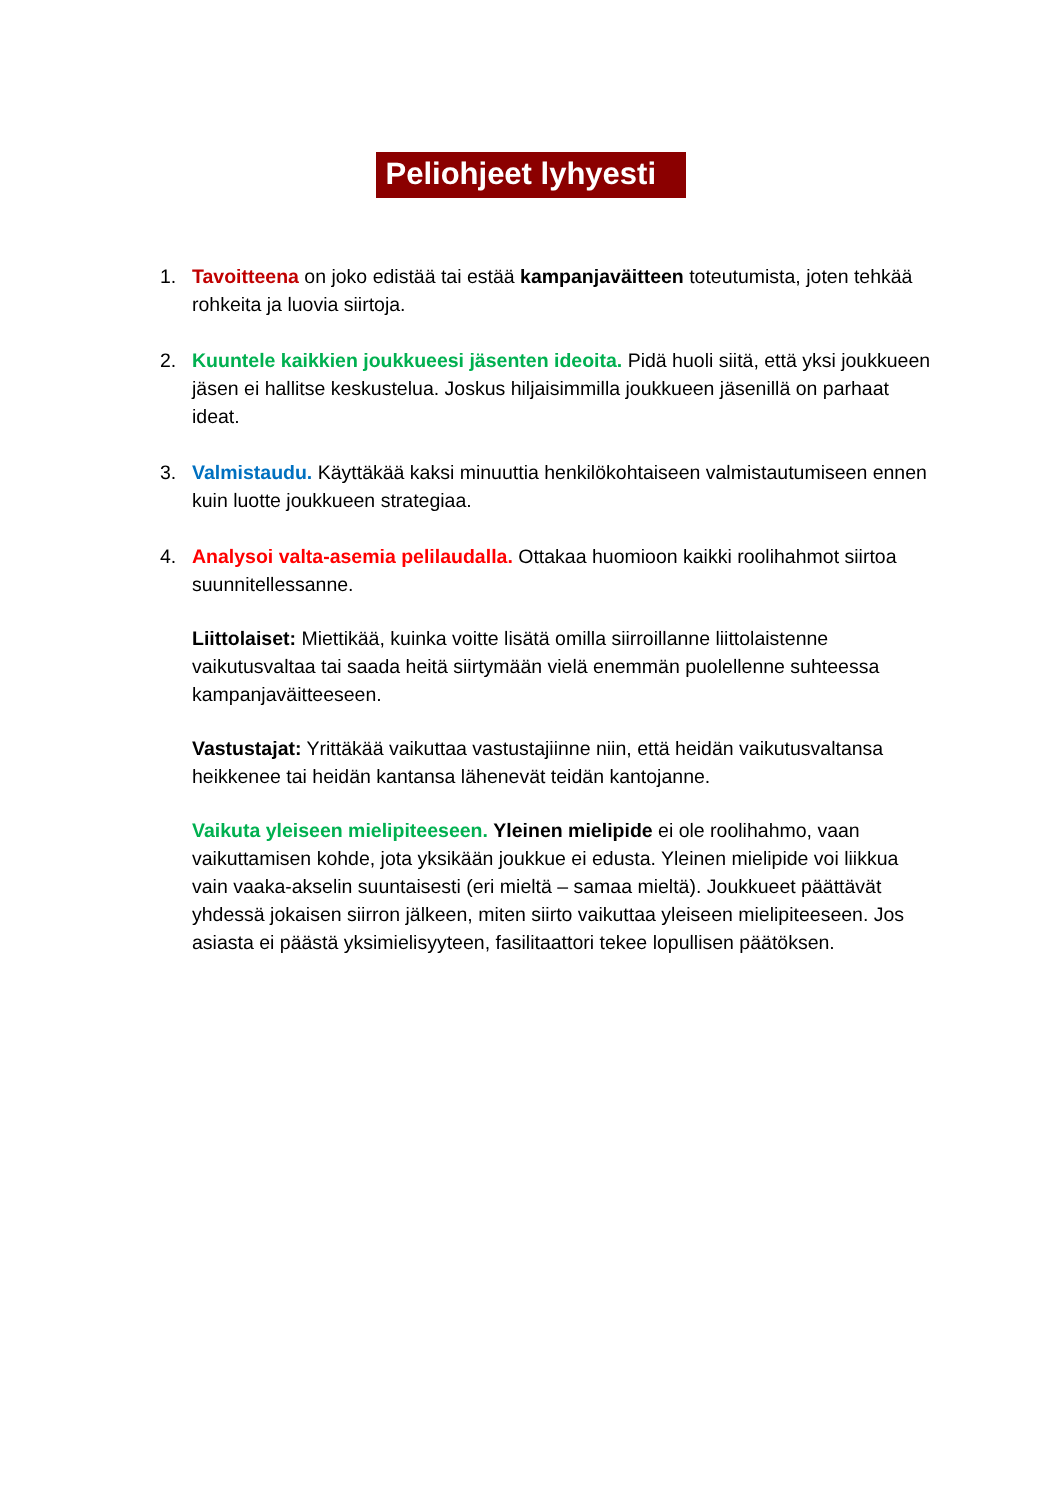Peliohjeet lyhyesti
1. Tavoitteena on joko edistää tai estää kampanjaväitteen toteutumista, joten tehkää rohkeita ja luovia siirtoja.
2. Kuuntele kaikkien joukkueesi jäsenten ideoita. Pidä huoli siitä, että yksi joukkueen jäsen ei hallitse keskustelua. Joskus hiljaisimmilla joukkueen jäsenillä on parhaat ideat.
3. Valmistaudu. Käyttäkää kaksi minuuttia henkilökohtaiseen valmistautumiseen ennen kuin luotte joukkueen strategiaa.
4. Analysoi valta-asemia pelilaudalla. Ottakaa huomioon kaikki roolihahmot siirtoa suunnitellessanne.
Liittolaiset: Miettikää, kuinka voitte lisätä omilla siirroillanne liittolaistenne vaikutusvaltaa tai saada heitä siirtymään vielä enemmän puolellenne suhteessa kampanjaväitteeseen.
Vastustajat: Yrittäkää vaikuttaa vastustajiinne niin, että heidän vaikutusvaltansa heikkenee tai heidän kantansa lähenevät teidän kantojanne.
Vaikuta yleiseen mielipiteeseen. Yleinen mielipide ei ole roolihahmo, vaan vaikuttamisen kohde, jota yksikään joukkue ei edusta. Yleinen mielipide voi liikkua vain vaaka-akselin suuntaisesti (eri mieltä – samaa mieltä). Joukkueet päättävät yhdessä jokaisen siirron jälkeen, miten siirto vaikuttaa yleiseen mielipiteeseen. Jos asiasta ei päästä yksimielisyyteen, fasilitaattori tekee lopullisen päätöksen.